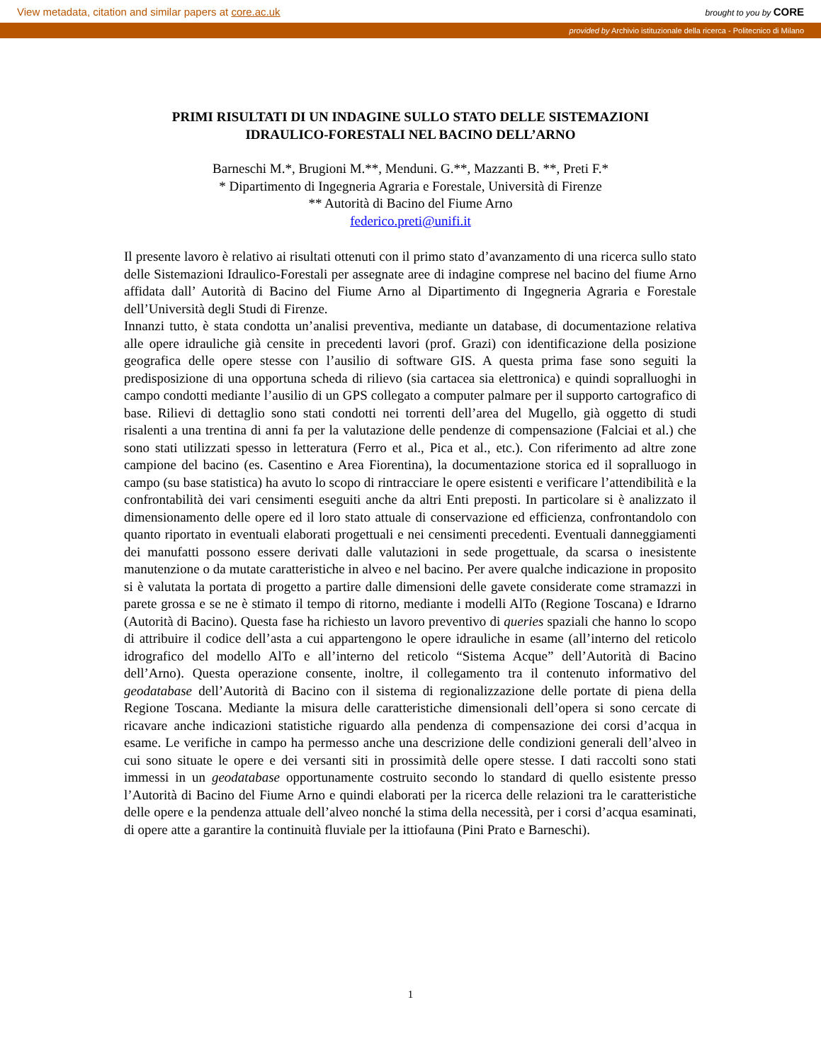View metadata, citation and similar papers at core.ac.uk brought to you by CORE
provided by Archivio istituzionale della ricerca - Politecnico di Milano
PRIMI RISULTATI DI UN INDAGINE SULLO STATO DELLE SISTEMAZIONI
IDRAULICO-FORESTALI NEL BACINO DELL’ARNO
Barneschi M.*, Brugioni M.**, Menduni. G.**, Mazzanti B. **, Preti F.*
* Dipartimento di Ingegneria Agraria e Forestale, Università di Firenze
** Autorità di Bacino del Fiume Arno
federico.preti@unifi.it
Il presente lavoro è relativo ai risultati ottenuti con il primo stato d’avanzamento di una ricerca sullo stato delle Sistemazioni Idraulico-Forestali per assegnate aree di indagine comprese nel bacino del fiume Arno affidata dall’ Autorità di Bacino del Fiume Arno al Dipartimento di Ingegneria Agraria e Forestale dell’Università degli Studi di Firenze.
Innanzi tutto, è stata condotta un’analisi preventiva, mediante un database, di documentazione relativa alle opere idrauliche già censite in precedenti lavori (prof. Grazi) con identificazione della posizione geografica delle opere stesse con l’ausilio di software GIS. A questa prima fase sono seguiti la predisposizione di una opportuna scheda di rilievo (sia cartacea sia elettronica) e quindi sopralluoghi in campo condotti mediante l’ausilio di un GPS collegato a computer palmare per il supporto cartografico di base. Rilievi di dettaglio sono stati condotti nei torrenti dell’area del Mugello, già oggetto di studi risalenti a una trentina di anni fa per la valutazione delle pendenze di compensazione (Falciai et al.) che sono stati utilizzati spesso in letteratura (Ferro et al., Pica et al., etc.). Con riferimento ad altre zone campione del bacino (es. Casentino e Area Fiorentina), la documentazione storica ed il sopralluogo in campo (su base statistica) ha avuto lo scopo di rintracciare le opere esistenti e verificare l’attendibilità e la confrontabilità dei vari censimenti eseguiti anche da altri Enti preposti. In particolare si è analizzato il dimensionamento delle opere ed il loro stato attuale di conservazione ed efficienza, confrontandolo con quanto riportato in eventuali elaborati progettuali e nei censimenti precedenti. Eventuali danneggiamenti dei manufatti possono essere derivati dalle valutazioni in sede progettuale, da scarsa o inesistente manutenzione o da mutate caratteristiche in alveo e nel bacino. Per avere qualche indicazione in proposito si è valutata la portata di progetto a partire dalle dimensioni delle gavete considerate come stramazzi in parete grossa e se ne è stimato il tempo di ritorno, mediante i modelli AlTo (Regione Toscana) e Idrarno (Autorità di Bacino). Questa fase ha richiesto un lavoro preventivo di queries spaziali che hanno lo scopo di attribuire il codice dell’asta a cui appartengono le opere idrauliche in esame (all’interno del reticolo idrografico del modello AlTo e all’interno del reticolo “Sistema Acque” dell’Autorità di Bacino dell’Arno). Questa operazione consente, inoltre, il collegamento tra il contenuto informativo del geodatabase dell’Autorità di Bacino con il sistema di regionalizzazione delle portate di piena della Regione Toscana. Mediante la misura delle caratteristiche dimensionali dell’opera si sono cercate di ricavare anche indicazioni statistiche riguardo alla pendenza di compensazione dei corsi d’acqua in esame. Le verifiche in campo ha permesso anche una descrizione delle condizioni generali dell’alveo in cui sono situate le opere e dei versanti siti in prossimità delle opere stesse. I dati raccolti sono stati immessi in un geodatabase opportunamente costruito secondo lo standard di quello esistente presso l’Autorità di Bacino del Fiume Arno e quindi elaborati per la ricerca delle relazioni tra le caratteristiche delle opere e la pendenza attuale dell’alveo nonché la stima della necessità, per i corsi d’acqua esaminati, di opere atte a garantire la continuità fluviale per la ittiofauna (Pini Prato e Barneschi).
1